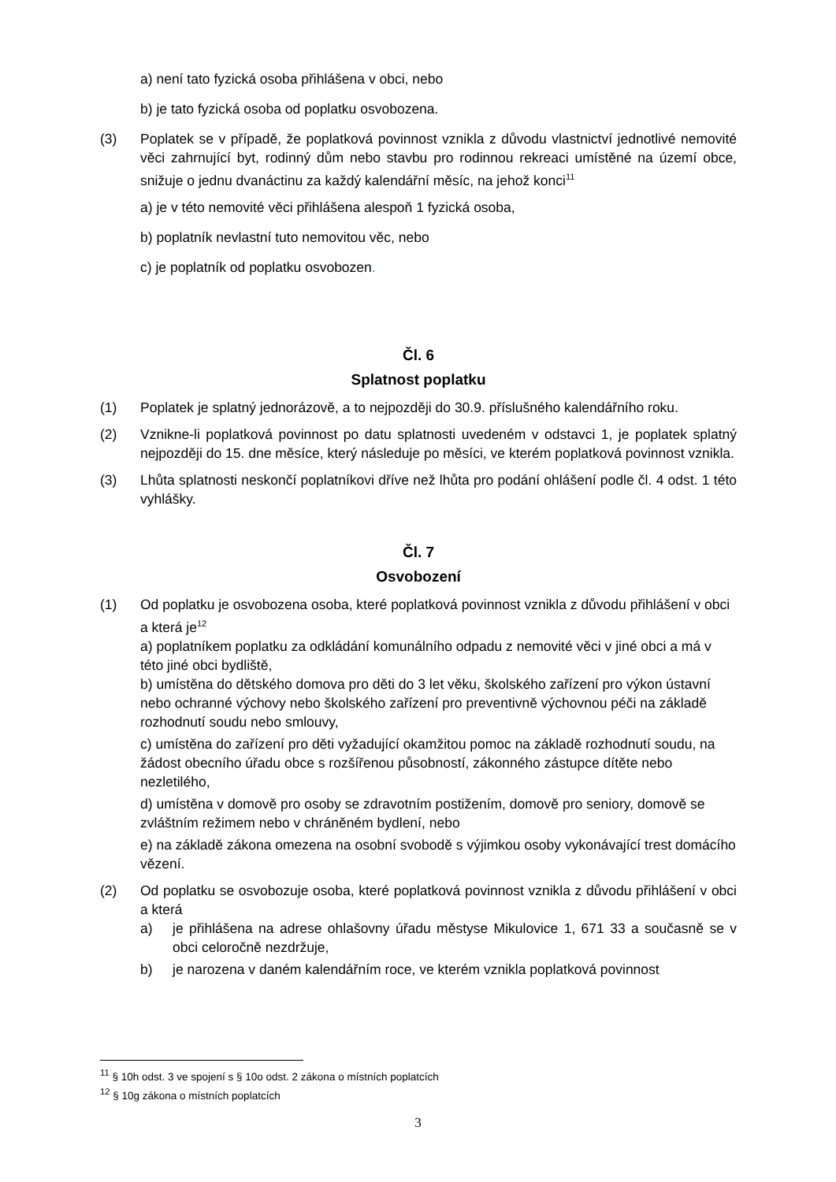a) není tato fyzická osoba přihlášena v obci, nebo
b) je tato fyzická osoba od poplatku osvobozena.
(3) Poplatek se v případě, že poplatková povinnost vznikla z důvodu vlastnictví jednotlivé nemovité věci zahrnující byt, rodinný dům nebo stavbu pro rodinnou rekreaci umístěné na území obce, snižuje o jednu dvanáctinu za každý kalendářní měsíc, na jehož konci<sup>11</sup>
a) je v této nemovité věci přihlášena alespoň 1 fyzická osoba,
b) poplatník nevlastní tuto nemovitou věc, nebo
c) je poplatník od poplatku osvobozen.
Čl. 6
Splatnost poplatku
(1) Poplatek je splatný jednorázově, a to nejpozději do 30.9. příslušného kalendářního roku.
(2) Vznikne-li poplatková povinnost po datu splatnosti uvedeném v odstavci 1, je poplatek splatný nejpozději do 15. dne měsíce, který následuje po měsíci, ve kterém poplatková povinnost vznikla.
(3) Lhůta splatnosti neskončí poplatníkovi dříve než lhůta pro podání ohlášení podle čl. 4 odst. 1 této vyhlášky.
Čl. 7
Osvobození
(1) Od poplatku je osvobozena osoba, které poplatková povinnost vznikla z důvodu přihlášení v obci a která je<sup>12</sup>
a) poplatníkem poplatku za odkládání komunálního odpadu z nemovité věci v jiné obci a má v této jiné obci bydliště,
b) umístěna do dětského domova pro děti do 3 let věku, školského zařízení pro výkon ústavní nebo ochranné výchovy nebo školského zařízení pro preventivně výchovnou péči na základě rozhodnutí soudu nebo smlouvy,
c) umístěna do zařízení pro děti vyžadující okamžitou pomoc na základě rozhodnutí soudu, na žádost obecního úřadu obce s rozšířenou působností, zákonného zástupce dítěte nebo nezletilého,
d) umístěna v domově pro osoby se zdravotním postižením, domově pro seniory, domově se zvláštním režimem nebo v chráněném bydlení, nebo
e) na základě zákona omezena na osobní svobodě s výjimkou osoby vykonávající trest domácího vězení.
(2) Od poplatku se osvobozuje osoba, které poplatková povinnost vznikla z důvodu přihlášení v obci a která
a) je přihlášena na adrese ohlašovny úřadu městyse Mikulovice 1, 671 33 a současně se v obci celoročně nezdržuje,
b) je narozena v daném kalendářním roce, ve kterém vznikla poplatková povinnost
<sup>11</sup> § 10h odst. 3 ve spojení s § 10o odst. 2 zákona o místních poplatcích
<sup>12</sup> § 10g zákona o místních poplatcích
3